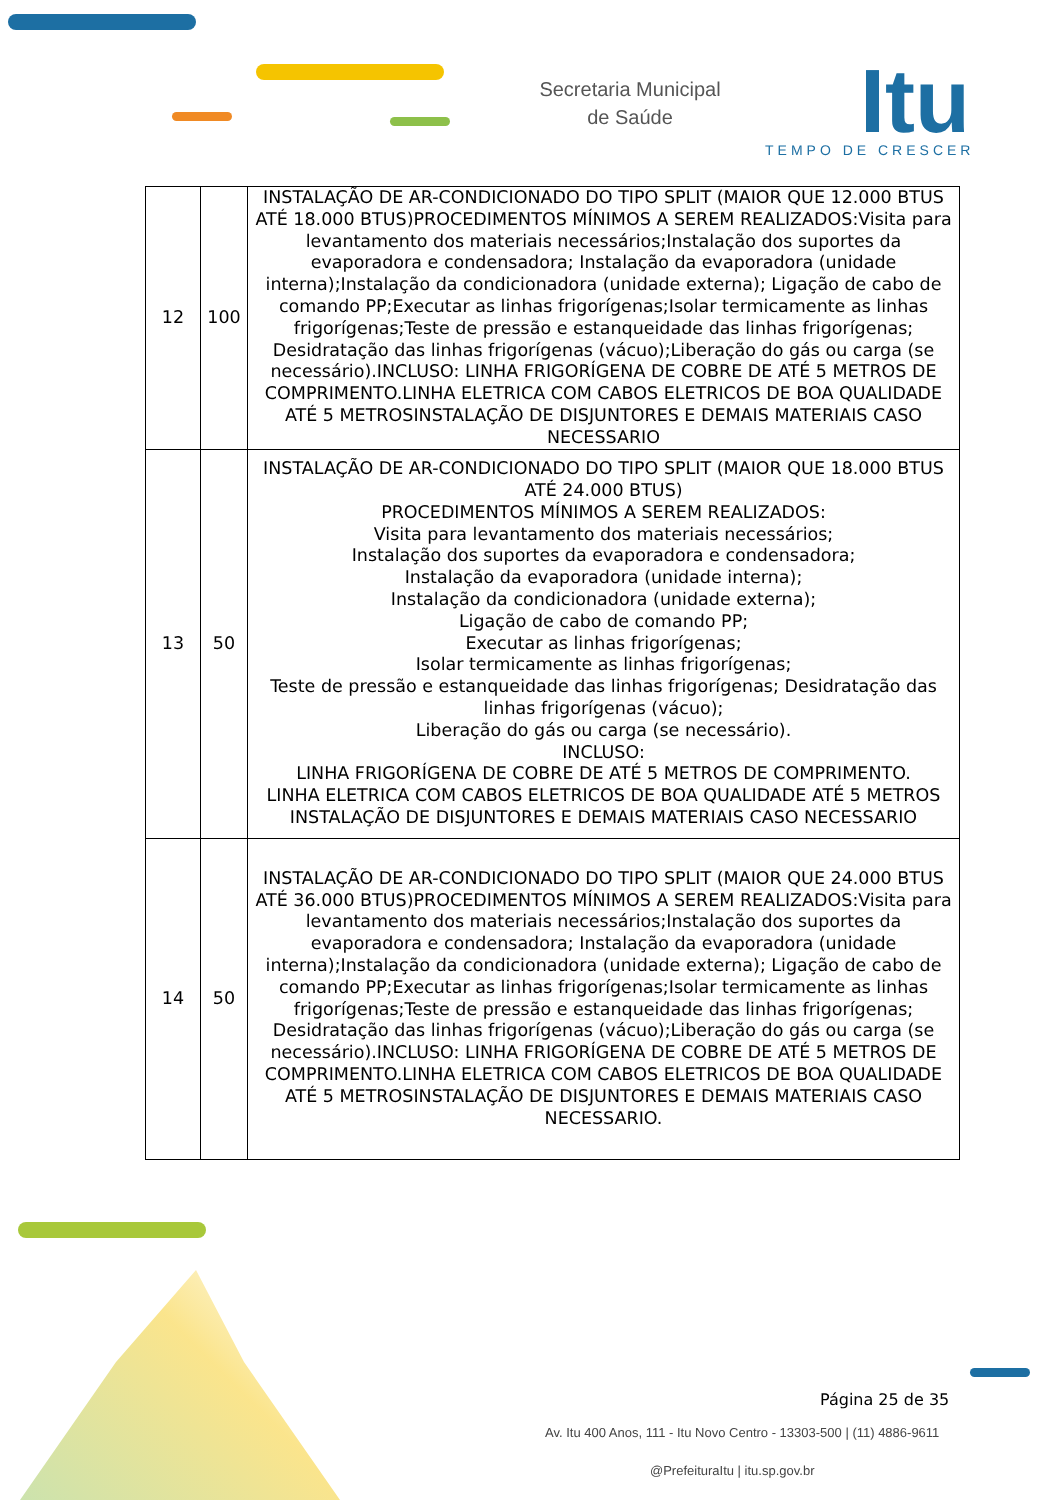Secretaria Municipal
de Saúde
Itu
TEMPO DE CRESCER
| 12 | 100 | INSTALAÇÃO DE AR-CONDICIONADO DO TIPO SPLIT (MAIOR QUE 12.000 BTUS ATÉ 18.000 BTUS)PROCEDIMENTOS MÍNIMOS A SEREM REALIZADOS:Visita para levantamento dos materiais necessários;Instalação dos suportes da evaporadora e condensadora; Instalação da evaporadora (unidade interna);Instalação da condicionadora (unidade externa); Ligação de cabo de comando PP;Executar as linhas frigorígenas;Isolar termicamente as linhas frigorígenas;Teste de pressão e estanqueidade das linhas frigorígenas; Desidratação das linhas frigorígenas (vácuo);Liberação do gás ou carga (se necessário).INCLUSO: LINHA FRIGORÍGENA DE COBRE DE ATÉ 5 METROS DE COMPRIMENTO.LINHA ELETRICA COM CABOS ELETRICOS DE BOA QUALIDADE ATÉ 5 METROSINSTALAÇÃO DE DISJUNTORES E DEMAIS MATERIAIS CASO NECESSARIO |
| 13 | 50 | INSTALAÇÃO DE AR-CONDICIONADO DO TIPO SPLIT (MAIOR QUE 18.000 BTUS ATÉ 24.000 BTUS) PROCEDIMENTOS MÍNIMOS A SEREM REALIZADOS: Visita para levantamento dos materiais necessários; Instalação dos suportes da evaporadora e condensadora; Instalação da evaporadora (unidade interna); Instalação da condicionadora (unidade externa); Ligação de cabo de comando PP; Executar as linhas frigorígenas; Isolar termicamente as linhas frigorígenas; Teste de pressão e estanqueidade das linhas frigorígenas; Desidratação das linhas frigorígenas (vácuo); Liberação do gás ou carga (se necessário). INCLUSO: LINHA FRIGORÍGENA DE COBRE DE ATÉ 5 METROS DE COMPRIMENTO. LINHA ELETRICA COM CABOS ELETRICOS DE BOA QUALIDADE ATÉ 5 METROS INSTALAÇÃO DE DISJUNTORES E DEMAIS MATERIAIS CASO NECESSARIO |
| 14 | 50 | INSTALAÇÃO DE AR-CONDICIONADO DO TIPO SPLIT (MAIOR QUE 24.000 BTUS ATÉ 36.000 BTUS)PROCEDIMENTOS MÍNIMOS A SEREM REALIZADOS:Visita para levantamento dos materiais necessários;Instalação dos suportes da evaporadora e condensadora; Instalação da evaporadora (unidade interna);Instalação da condicionadora (unidade externa); Ligação de cabo de comando PP;Executar as linhas frigorígenas;Isolar termicamente as linhas frigorígenas;Teste de pressão e estanqueidade das linhas frigorígenas; Desidratação das linhas frigorígenas (vácuo);Liberação do gás ou carga (se necessário).INCLUSO: LINHA FRIGORÍGENA DE COBRE DE ATÉ 5 METROS DE COMPRIMENTO.LINHA ELETRICA COM CABOS ELETRICOS DE BOA QUALIDADE ATÉ 5 METROSINSTALAÇÃO DE DISJUNTORES E DEMAIS MATERIAIS CASO NECESSARIO. |
Página 25 de 35
Av. Itu 400 Anos, 111 - Itu Novo Centro - 13303-500 | (11) 4886-9611
@PrefeituraItu | itu.sp.gov.br